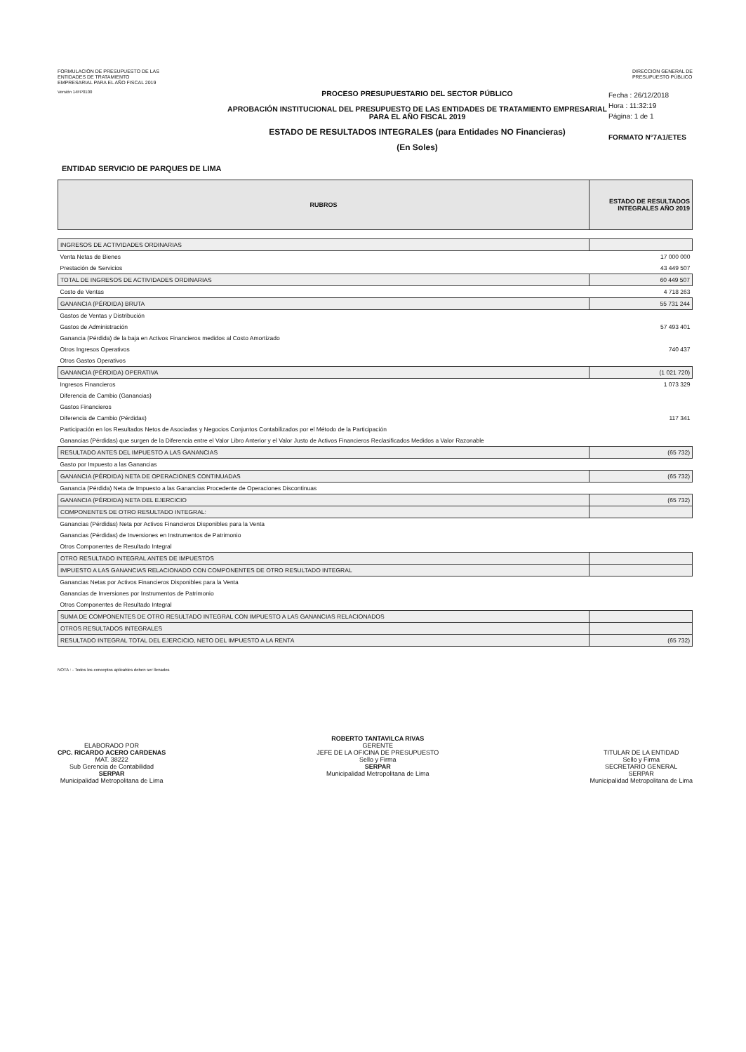FORMULACIÓN DE PRESUPUESTO DE LAS
ENTIDADES DE TRATAMIENTO
EMPRESARIAL PARA EL AÑO FISCAL 2019
DIRECCION GENERAL DE
PRESUPUESTO PÚBLICO
Versión 14FP0100
PROCESO PRESUPUESTARIO DEL SECTOR PÚBLICO
APROBACIÓN INSTITUCIONAL DEL PRESUPUESTO DE LAS ENTIDADES DE TRATAMIENTO EMPRESARIAL
PARA EL AÑO FISCAL 2019
ESTADO DE RESULTADOS INTEGRALES (para Entidades NO Financieras)
(En Soles)
Fecha : 26/12/2018
Hora : 11:32:19
Página: 1 de 1
FORMATO N°7A1/ETES
ENTIDAD SERVICIO DE PARQUES DE LIMA
| RUBROS | ESTADO DE RESULTADOS INTEGRALES AÑO 2019 |
| --- | --- |
| INGRESOS DE ACTIVIDADES ORDINARIAS | |
| Venta Netas de Bienes | 17 000 000 |
| Prestación de Servicios | 43 449 507 |
| TOTAL DE INGRESOS DE ACTIVIDADES ORDINARIAS | 60 449 507 |
| Costo de Ventas | 4 718 263 |
| GANANCIA (PÉRDIDA) BRUTA | 55 731 244 |
| Gastos de Ventas y Distribución | |
| Gastos de Administración | 57 493 401 |
| Ganancia (Pérdida) de la baja en Activos Financieros medidos al Costo Amortizado | |
| Otros Ingresos Operativos | 740 437 |
| Otros Gastos Operativos | |
| GANANCIA (PÉRDIDA) OPERATIVA | (1 021 720) |
| Ingresos Financieros | 1 073 329 |
| Diferencia de Cambio (Ganancias) | |
| Gastos Financieros | |
| Diferencia de Cambio (Pérdidas) | 117 341 |
| Participación en los Resultados Netos de Asociadas y Negocios Conjuntos Contabilizados por el Método de la Participación | |
| Ganancias (Pérdidas) que surgen de la Diferencia entre el Valor Libro Anterior y el Valor Justo de Activos Financieros Reclasificados Medidos a Valor Razonable | |
| RESULTADO ANTES DEL IMPUESTO A LAS GANANCIAS | (65 732) |
| Gasto por Impuesto a las Ganancias | |
| GANANCIA (PÉRDIDA) NETA DE OPERACIONES CONTINUADAS | (65 732) |
| Ganancia (Pérdida) Neta de Impuesto a las Ganancias Procedente de Operaciones Discontinuas | |
| GANANCIA (PÉRDIDA) NETA DEL EJERCICIO | (65 732) |
| COMPONENTES DE OTRO RESULTADO INTEGRAL: | |
| Ganancias (Pérdidas) Neta por Activos Financieros Disponibles para la Venta | |
| Ganancias (Pérdidas) de Inversiones en Instrumentos de Patrimonio | |
| Otros Componentes de Resultado Integral | |
| OTRO RESULTADO INTEGRAL ANTES DE IMPUESTOS | |
| IMPUESTO A LAS GANANCIAS RELACIONADO CON COMPONENTES DE OTRO RESULTADO INTEGRAL | |
| Ganancias Netas por Activos Financieros Disponibles para la Venta | |
| Ganancias de Inversiones por Instrumentos de Patrimonio | |
| Otros Componentes de Resultado Integral | |
| SUMA DE COMPONENTES DE OTRO RESULTADO INTEGRAL CON IMPUESTO A LAS GANANCIAS RELACIONADOS | |
| OTROS RESULTADOS INTEGRALES | |
| RESULTADO INTEGRAL TOTAL DEL EJERCICIO, NETO DEL IMPUESTO A LA RENTA | (65 732) |
NOTA : - Todos los conceptos aplicables deben ser llenados
ELABORADO POR
CPC. RICARDO ACERO CARDENAS
MAT. 38222
Sub Gerencia de Contabilidad
SERPAR
Municipalidad Metropolitana de Lima
ROBERTO TANTAVILCA RIVAS
GERENTE
JEFE DE LA OFICINA DE PRESUPUESTO
Sello y Firma
SERPAR
Municipalidad Metropolitana de Lima
TITULAR DE LA ENTIDAD
Sello y Firma
SECRETARIO GENERAL
SERPAR
Municipalidad Metropolitana de Lima